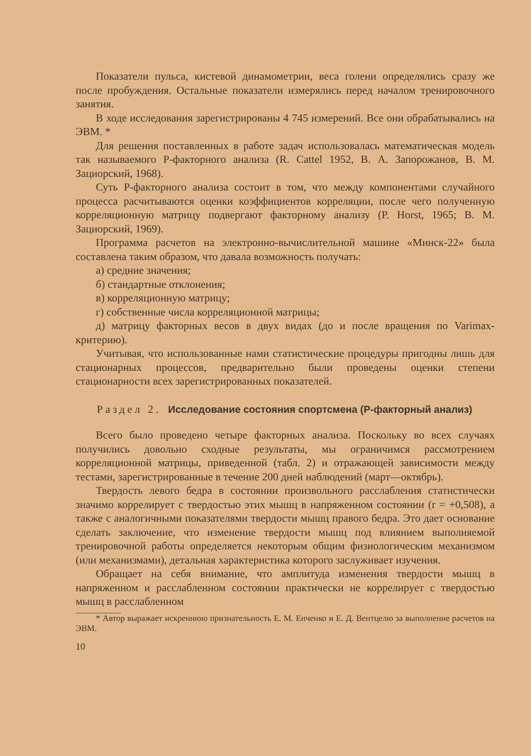Показатели пульса, кистевой динамометрии, веса голени определялись сразу же после пробуждения. Остальные показатели измерялись перед началом тренировочного занятия.
В ходе исследования зарегистрированы 4 745 измерений. Все они обрабатывались на ЭВМ. *
Для решения поставленных в работе задач использовалась математическая модель так называемого Р-факторного анализа (R. Cattel 1952, В. А. Запорожанов, В. М. Зациорский, 1968).
Суть Р-факторного анализа состоит в том, что между компонентами случайного процесса расчитываются оценки коэффициентов корреляции, после чего полученную корреляционную матрицу подвергают факторному анализу (P. Horst, 1965; В. М. Зациорский, 1969).
Программа расчетов на электронно-вычислительной машине «Минск-22» была составлена таким образом, что давала возможность получать:
а) средние значения;
б) стандартные отклонения;
в) корреляционную матрицу;
г) собственные числа корреляционной матрицы;
д) матрицу факторных весов в двух видах (до и после вращения по Varimax-критерию).
Учитывая, что использованные нами статистические процедуры пригодны лишь для стационарных процессов, предварительно были проведены оценки степени стационарности всех зарегистрированных показателей.
Раздел 2. Исследование состояния спортсмена (Р-факторный анализ)
Всего было проведено четыре факторных анализа. Поскольку во всех случаях получились довольно сходные результаты, мы ограничимся рассмотрением корреляционной матрицы, приведенной (табл. 2) и отражающей зависимости между тестами, зарегистрированные в течение 200 дней наблюдений (март—октябрь).
Твердость левого бедра в состоянии произвольного расслабления статистически значимо коррелирует с твердостью этих мышц в напряженном состоянии (r = +0,508), а также с аналогичными показателями твердости мышц правого бедра. Это дает основание сделать заключение, что изменение твердости мышц под влиянием выполняемой тренировочной работы определяется некоторым общим физиологическим механизмом (или механизмами), детальная характеристика которого заслуживает изучения.
Обращает на себя внимание, что амплитуда изменения твердости мышц в напряженном и расслабленном состоянии практически не коррелирует с твердостью мышц в расслабленном
* Автор выражает искреннюю признательность Е. М. Енченко и Е. Д. Вентцелю за выполнение расчетов на ЭВМ.
10